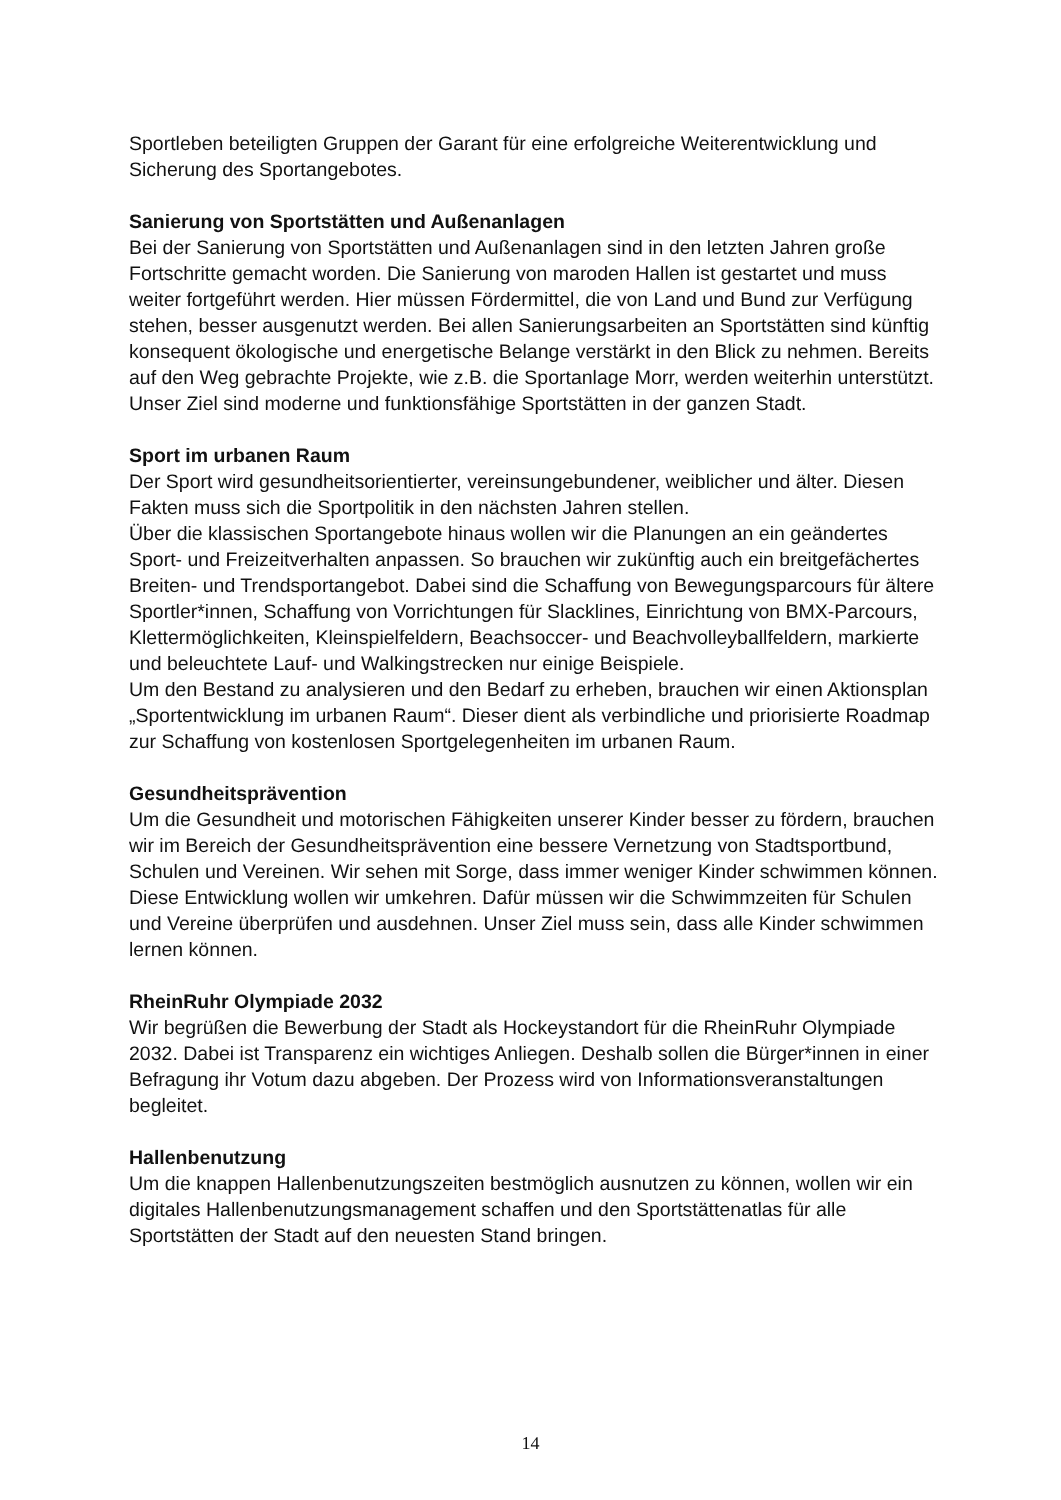Sportleben beteiligten Gruppen der Garant für eine erfolgreiche Weiterentwicklung und Sicherung des Sportangebotes.
Sanierung von Sportstätten und Außenanlagen
Bei der Sanierung von Sportstätten und Außenanlagen sind in den letzten Jahren große Fortschritte gemacht worden. Die Sanierung von maroden Hallen ist gestartet und muss weiter fortgeführt werden. Hier müssen Fördermittel, die von Land und Bund zur Verfügung stehen, besser ausgenutzt werden. Bei allen Sanierungsarbeiten an Sportstätten sind künftig konsequent ökologische und energetische Belange verstärkt in den Blick zu nehmen. Bereits auf den Weg gebrachte Projekte, wie z.B. die Sportanlage Morr, werden weiterhin unterstützt. Unser Ziel sind moderne und funktionsfähige Sportstätten in der ganzen Stadt.
Sport im urbanen Raum
Der Sport wird gesundheitsorientierter, vereinsungebundener, weiblicher und älter. Diesen Fakten muss sich die Sportpolitik in den nächsten Jahren stellen.
Über die klassischen Sportangebote hinaus wollen wir die Planungen an ein geändertes Sport- und Freizeitverhalten anpassen. So brauchen wir zukünftig auch ein breitgefächertes Breiten- und Trendsportangebot. Dabei sind die Schaffung von Bewegungsparcours für ältere Sportler*innen, Schaffung von Vorrichtungen für Slacklines, Einrichtung von BMX-Parcours, Klettermöglichkeiten, Kleinspielfeldern, Beachsoccer- und Beachvolleyballfeldern, markierte und beleuchtete Lauf- und Walkingstrecken nur einige Beispiele.
Um den Bestand zu analysieren und den Bedarf zu erheben, brauchen wir einen Aktionsplan „Sportentwicklung im urbanen Raum“. Dieser dient als verbindliche und priorisierte Roadmap zur Schaffung von kostenlosen Sportgelegenheiten im urbanen Raum.
Gesundheitsprävention
Um die Gesundheit und motorischen Fähigkeiten unserer Kinder besser zu fördern, brauchen wir im Bereich der Gesundheitsprävention eine bessere Vernetzung von Stadtsportbund, Schulen und Vereinen. Wir sehen mit Sorge, dass immer weniger Kinder schwimmen können. Diese Entwicklung wollen wir umkehren. Dafür müssen wir die Schwimmzeiten für Schulen und Vereine überprüfen und ausdehnen. Unser Ziel muss sein, dass alle Kinder schwimmen lernen können.
RheinRuhr Olympiade 2032
Wir begrüßen die Bewerbung der Stadt als Hockeystandort für die RheinRuhr Olympiade 2032. Dabei ist Transparenz ein wichtiges Anliegen. Deshalb sollen die Bürger*innen in einer Befragung ihr Votum dazu abgeben. Der Prozess wird von Informationsveranstaltungen begleitet.
Hallenbenutzung
Um die knappen Hallenbenutzungszeiten bestmöglich ausnutzen zu können, wollen wir ein digitales Hallenbenutzungsmanagement schaffen und den Sportstättenatlas für alle Sportstätten der Stadt auf den neuesten Stand bringen.
14